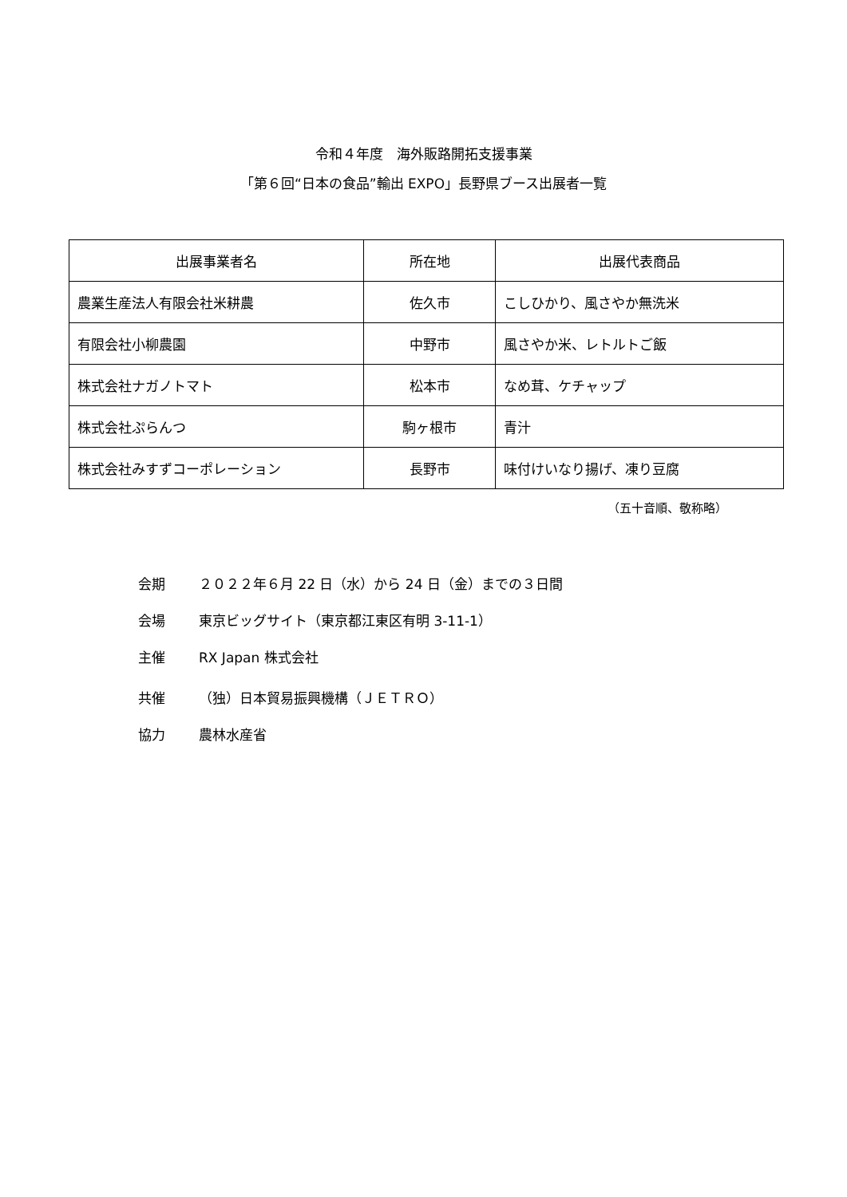令和４年度　海外販路開拓支援事業
「第６回“日本の食品”輸出 EXPO」長野県ブース出展者一覧
| 出展事業者名 | 所在地 | 出展代表商品 |
| --- | --- | --- |
| 農業生産法人有限会社米耕農 | 佐久市 | こしひかり、風さやか無洗米 |
| 有限会社小柳農園 | 中野市 | 風さやか米、レトルトご飯 |
| 株式会社ナガノトマト | 松本市 | なめ茸、ケチャップ |
| 株式会社ぷらんつ | 駒ヶ根市 | 青汁 |
| 株式会社みすずコーポレーション | 長野市 | 味付けいなり揚げ、凍り豆腐 |
（五十音順、敬称略）
会期 ２０２２年６月 22 日（水）から 24 日（金）までの３日間
会場 東京ビッグサイト（東京都江東区有明 3-11-1）
主催 RX Japan 株式会社
共催 （独）日本貿易振興機構（ＪＥＴＲＯ）
協力 農林水産省